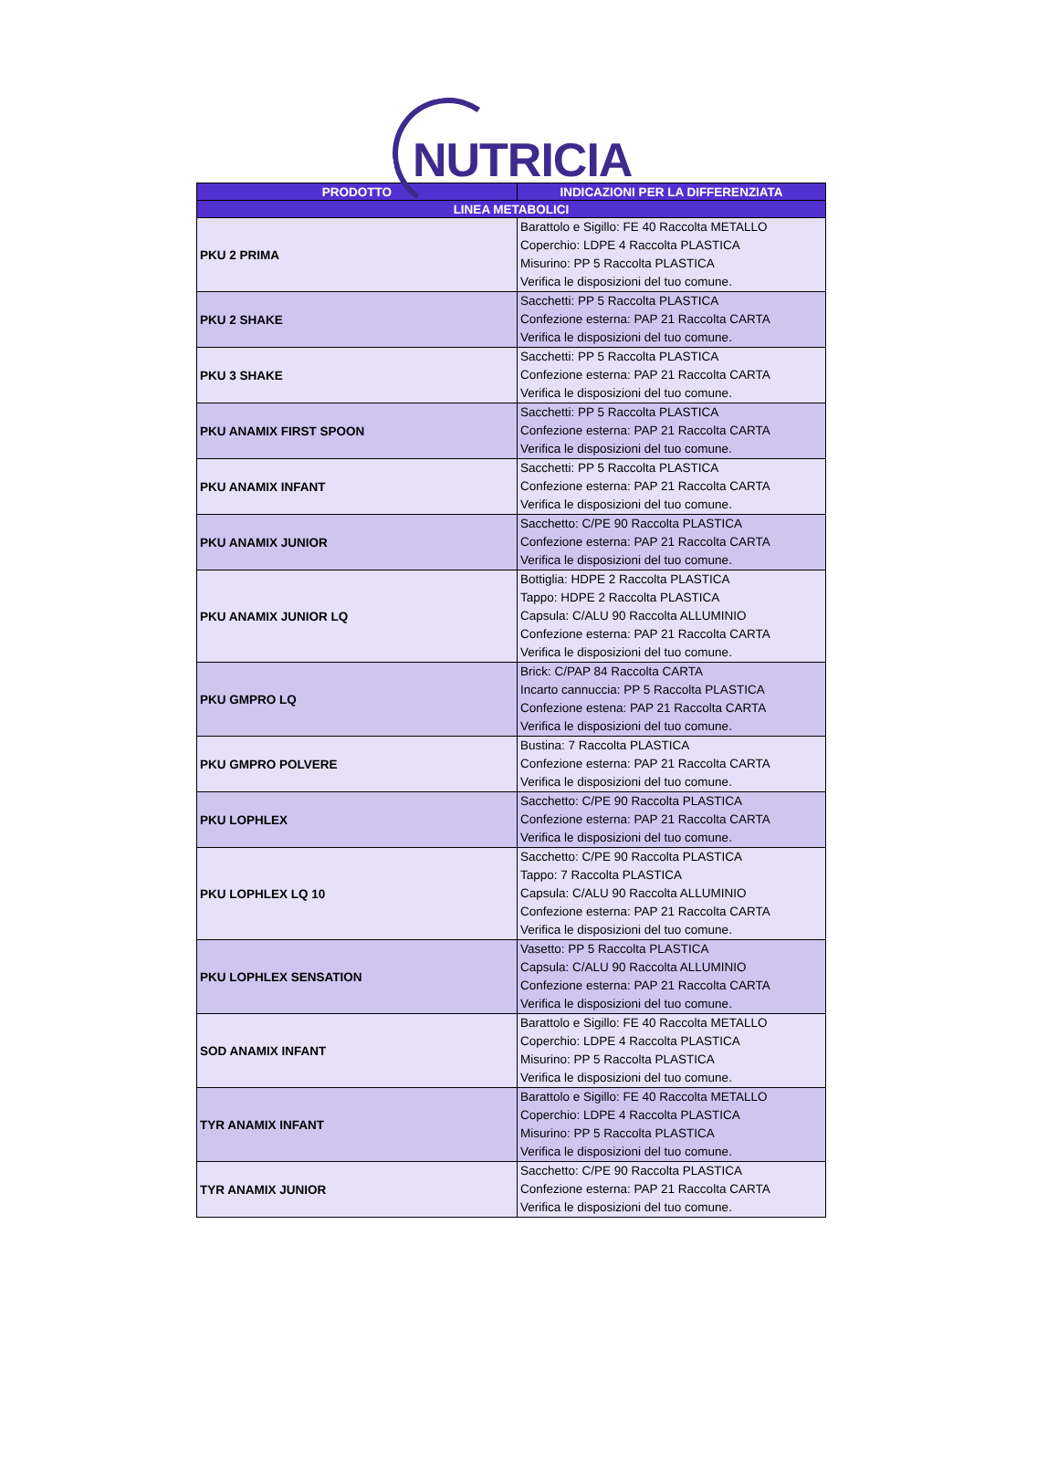NUTRICIA
| PRODOTTO | INDICAZIONI PER LA DIFFERENZIATA |
| --- | --- |
| LINEA METABOLICI | |
| PKU 2 PRIMA | Barattolo e Sigillo: FE 40 Raccolta METALLO Coperchio: LDPE 4 Raccolta PLASTICA Misurino: PP 5 Raccolta PLASTICA Verifica le disposizioni del tuo comune. |
| PKU 2 SHAKE | Sacchetti: PP 5 Raccolta PLASTICA Confezione esterna: PAP 21 Raccolta CARTA Verifica le disposizioni del tuo comune. |
| PKU 3 SHAKE | Sacchetti: PP 5 Raccolta PLASTICA Confezione esterna: PAP 21 Raccolta CARTA Verifica le disposizioni del tuo comune. |
| PKU ANAMIX FIRST SPOON | Sacchetti: PP 5 Raccolta PLASTICA Confezione esterna: PAP 21 Raccolta CARTA Verifica le disposizioni del tuo comune. |
| PKU ANAMIX INFANT | Sacchetti: PP 5 Raccolta PLASTICA Confezione esterna: PAP 21 Raccolta CARTA Verifica le disposizioni del tuo comune. |
| PKU ANAMIX JUNIOR | Sacchetto: C/PE 90 Raccolta PLASTICA Confezione esterna: PAP 21 Raccolta CARTA Verifica le disposizioni del tuo comune. |
| PKU ANAMIX JUNIOR LQ | Bottiglia: HDPE 2 Raccolta PLASTICA Tappo: HDPE 2 Raccolta PLASTICA Capsula: C/ALU 90 Raccolta ALLUMINIO Confezione esterna: PAP 21 Raccolta CARTA Verifica le disposizioni del tuo comune. |
| PKU GMPRO LQ | Brick: C/PAP 84 Raccolta CARTA Incarto cannuccia: PP 5 Raccolta PLASTICA Confezione estena: PAP 21 Raccolta CARTA Verifica le disposizioni del tuo comune. |
| PKU GMPRO POLVERE | Bustina: 7 Raccolta PLASTICA Confezione esterna: PAP 21 Raccolta CARTA Verifica le disposizioni del tuo comune. |
| PKU LOPHLEX | Sacchetto: C/PE 90 Raccolta PLASTICA Confezione esterna: PAP 21 Raccolta CARTA Verifica le disposizioni del tuo comune. |
| PKU LOPHLEX LQ 10 | Sacchetto: C/PE 90 Raccolta PLASTICA Tappo: 7 Raccolta PLASTICA Capsula: C/ALU 90 Raccolta ALLUMINIO Confezione esterna: PAP 21 Raccolta CARTA Verifica le disposizioni del tuo comune. |
| PKU LOPHLEX SENSATION | Vasetto: PP 5 Raccolta PLASTICA Capsula: C/ALU 90 Raccolta ALLUMINIO Confezione esterna: PAP 21 Raccolta CARTA Verifica le disposizioni del tuo comune. |
| SOD ANAMIX INFANT | Barattolo e Sigillo: FE 40 Raccolta METALLO Coperchio: LDPE 4 Raccolta PLASTICA Misurino: PP 5 Raccolta PLASTICA Verifica le disposizioni del tuo comune. |
| TYR ANAMIX INFANT | Barattolo e Sigillo: FE 40 Raccolta METALLO Coperchio: LDPE 4 Raccolta PLASTICA Misurino: PP 5 Raccolta PLASTICA Verifica le disposizioni del tuo comune. |
| TYR ANAMIX JUNIOR | Sacchetto: C/PE 90 Raccolta PLASTICA Confezione esterna: PAP 21 Raccolta CARTA Verifica le disposizioni del tuo comune. |